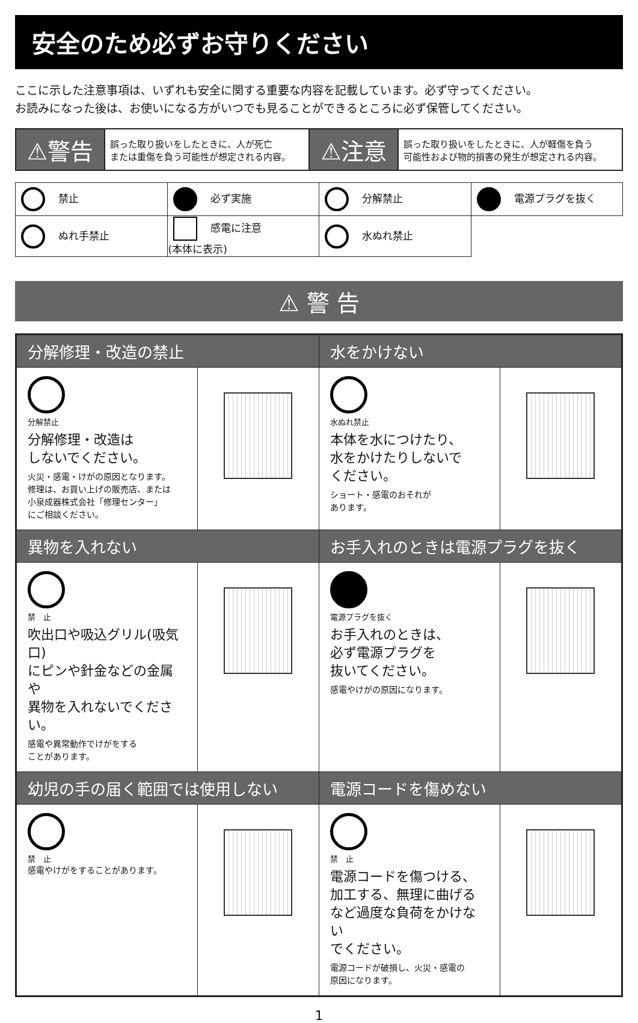安全のため必ずお守りください
ここに示した注意事項は、いずれも安全に関する重要な内容を記載しています。必ず守ってください。
お読みになった後は、お使いになる方がいつでも見ることができるところに必ず保管してください。
| ⚠警告 | 誤った取り扱いをしたときに、人が死亡 または重傷を負う可能性が想定される内容。 | ⚠注意 | 誤った取り扱いをしたときに、人が軽傷を負う 可能性および物的損害の発生が想定される内容。 |
| 禁止 | 必ず実施 | 分解禁止 | 電源プラグを抜く |
| ぬれ手禁止 | 感電に注意 (本体に表示) | 水ぬれ禁止 | |
⚠ 警 告
| 分解修理・改造の禁止 | | 水をかけない | |
| --- | --- | --- | --- |
| 分解禁止 分解修理・改造は しないでください。 火災・感電・けがの原因となります。 修理は、お買い上げの販売店、または 小泉成器株式会社「修理センター」 にご相談ください。 | | 水ぬれ禁止 本体を水につけたり、 水をかけたりしないで ください。 ショート・感電のおそれが あります。 | |
| 異物を入れない | | お手入れのときは電源プラグを抜く | |
| 禁 止 吹出口や吸込グリル(吸気口) にピンや針金などの金属や 異物を入れないでください。 感電や異常動作でけがをする ことがあります。 | | 電源プラグを抜く お手入れのときは、 必ず電源プラグを 抜いてください。 感電やけがの原因になります。 | |
| 幼児の手の届く範囲では使用しない | | 電源コードを傷めない | |
| 禁 止 感電やけがをすることがあります。 | | 禁 止 電源コードを傷つける、 加工する、無理に曲げる など過度な負荷をかけない でください。 電源コードが破損し、火災・感電の 原因になります。 | |
1